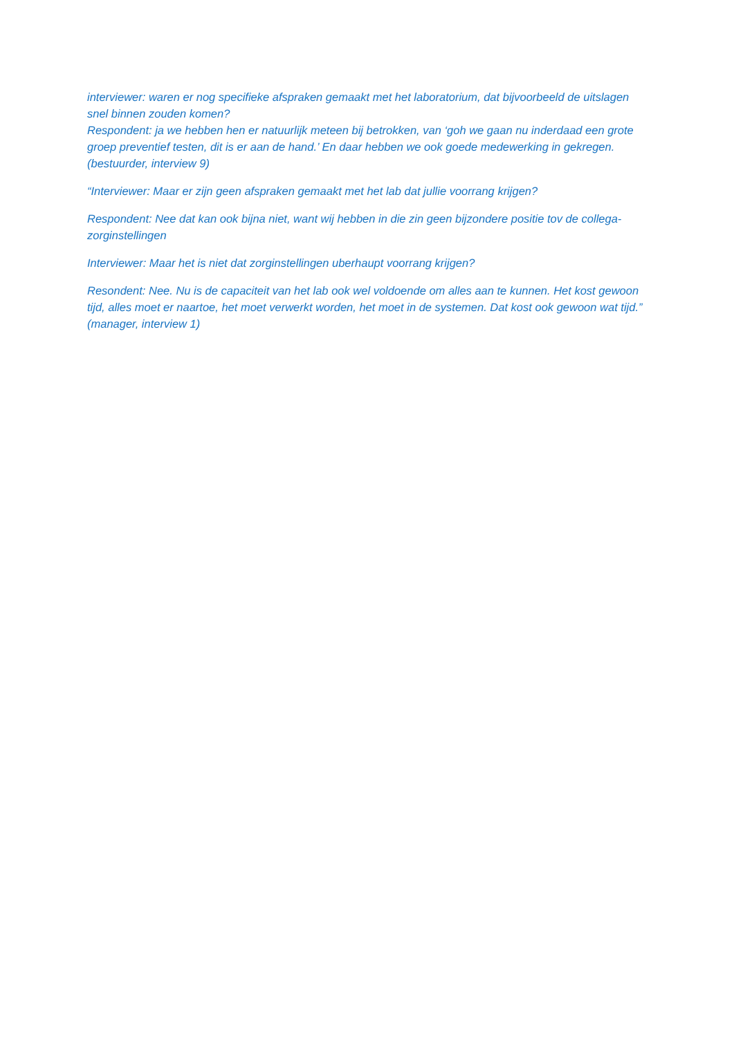interviewer: waren er nog specifieke afspraken gemaakt met het laboratorium, dat bijvoorbeeld de uitslagen snel binnen zouden komen?
Respondent: ja we hebben hen er natuurlijk meteen bij betrokken, van ‘goh we gaan nu inderdaad een grote groep preventief testen, dit is er aan de hand.’ En daar hebben we ook goede medewerking in gekregen. (bestuurder, interview 9)
“Interviewer: Maar er zijn geen afspraken gemaakt met het lab dat jullie voorrang krijgen?
Respondent: Nee dat kan ook bijna niet, want wij hebben in die zin geen bijzondere positie tov de collega-zorginstellingen
Interviewer: Maar het is niet dat zorginstellingen uberhaupt voorrang krijgen?
Resondent: Nee. Nu is de capaciteit van het lab ook wel voldoende om alles aan te kunnen. Het kost gewoon tijd, alles moet er naartoe, het moet verwerkt worden, het moet in de systemen. Dat kost ook gewoon wat tijd.” (manager, interview 1)